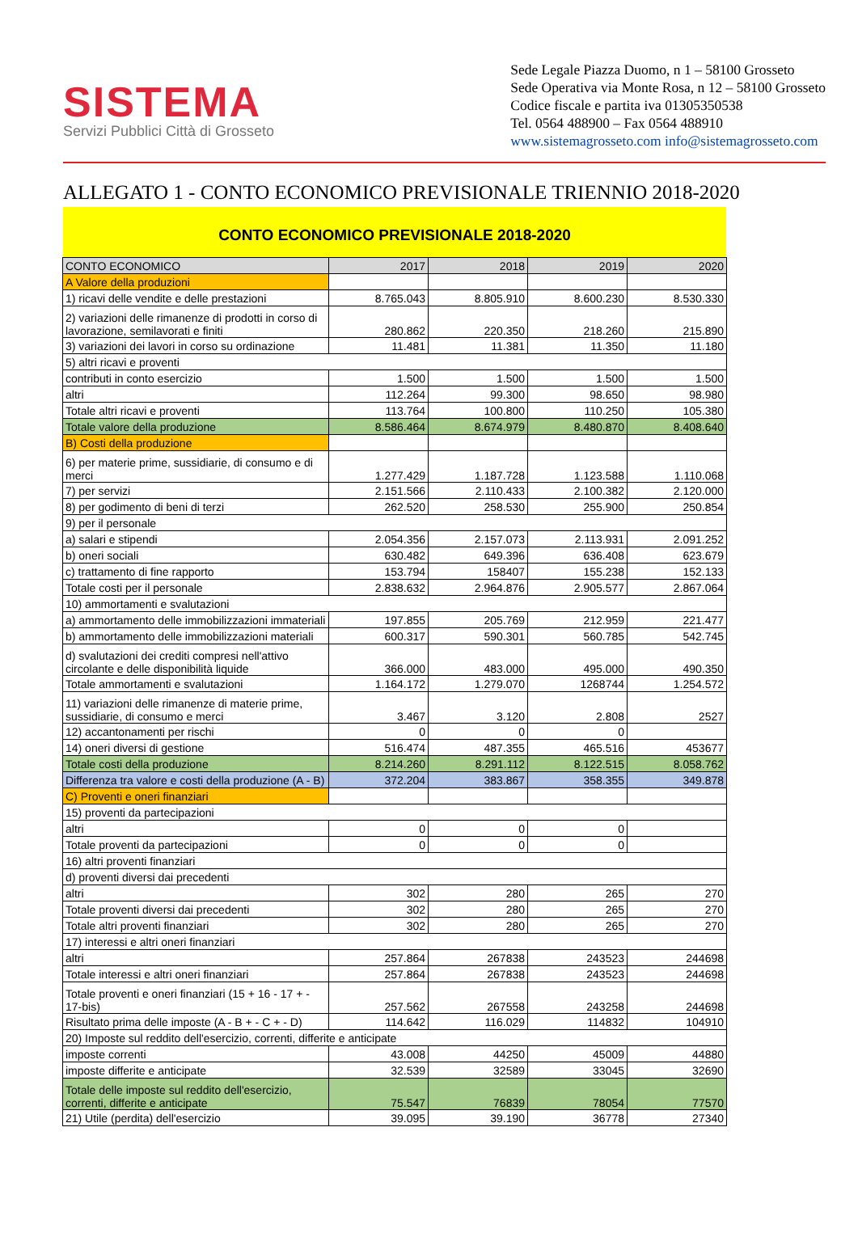SISTEMA
Servizi Pubblici Città di Grosseto
Sede Legale Piazza Duomo, n 1 – 58100 Grosseto
Sede Operativa via Monte Rosa, n 12 – 58100 Grosseto
Codice fiscale e partita iva 01305350538
Tel. 0564 488900 – Fax 0564 488910
www.sistemagrosseto.com info@sistemagrosseto.com
ALLEGATO 1 - CONTO ECONOMICO PREVISIONALE TRIENNIO 2018-2020
CONTO ECONOMICO PREVISIONALE 2018-2020
| CONTO ECONOMICO | 2017 | 2018 | 2019 | 2020 |
| --- | --- | --- | --- | --- |
| A Valore della produzioni | | | | |
| 1) ricavi delle vendite e delle prestazioni | 8.765.043 | 8.805.910 | 8.600.230 | 8.530.330 |
| 2) variazioni delle rimanenze di prodotti in corso di lavorazione, semilavorati e finiti | 280.862 | 220.350 | 218.260 | 215.890 |
| 3) variazioni dei lavori in corso su ordinazione | 11.481 | 11.381 | 11.350 | 11.180 |
| 5) altri ricavi e proventi | | | | |
| contributi in conto esercizio | 1.500 | 1.500 | 1.500 | 1.500 |
| altri | 112.264 | 99.300 | 98.650 | 98.980 |
| Totale altri ricavi e proventi | 113.764 | 100.800 | 110.250 | 105.380 |
| Totale valore della produzione | 8.586.464 | 8.674.979 | 8.480.870 | 8.408.640 |
| B) Costi della produzione | | | | |
| 6) per materie prime, sussidiarie, di consumo e di merci | 1.277.429 | 1.187.728 | 1.123.588 | 1.110.068 |
| 7) per servizi | 2.151.566 | 2.110.433 | 2.100.382 | 2.120.000 |
| 8) per godimento di beni di terzi | 262.520 | 258.530 | 255.900 | 250.854 |
| 9) per il personale | | | | |
| a) salari e stipendi | 2.054.356 | 2.157.073 | 2.113.931 | 2.091.252 |
| b) oneri sociali | 630.482 | 649.396 | 636.408 | 623.679 |
| c) trattamento di fine rapporto | 153.794 | 158407 | 155.238 | 152.133 |
| Totale costi per il personale | 2.838.632 | 2.964.876 | 2.905.577 | 2.867.064 |
| 10) ammortamenti e svalutazioni | | | | |
| a) ammortamento delle immobilizzazioni immateriali | 197.855 | 205.769 | 212.959 | 221.477 |
| b) ammortamento delle immobilizzazioni materiali | 600.317 | 590.301 | 560.785 | 542.745 |
| d) svalutazioni dei crediti compresi nell'attivo circolante e delle disponibilità liquide | 366.000 | 483.000 | 495.000 | 490.350 |
| Totale ammortamenti e svalutazioni | 1.164.172 | 1.279.070 | 1268744 | 1.254.572 |
| 11) variazioni delle rimanenze di materie prime, sussidiarie, di consumo e merci | 3.467 | 3.120 | 2.808 | 2527 |
| 12) accantonamenti per rischi | 0 | 0 | 0 | |
| 14) oneri diversi di gestione | 516.474 | 487.355 | 465.516 | 453677 |
| Totale costi della produzione | 8.214.260 | 8.291.112 | 8.122.515 | 8.058.762 |
| Differenza tra valore e costi della produzione (A - B) | 372.204 | 383.867 | 358.355 | 349.878 |
| C) Proventi e oneri finanziari | | | | |
| 15) proventi da partecipazioni | | | | |
| altri | 0 | 0 | 0 | |
| Totale proventi da partecipazioni | 0 | 0 | 0 | |
| 16) altri proventi finanziari | | | | |
| d) proventi diversi dai precedenti | | | | |
| altri | 302 | 280 | 265 | 270 |
| Totale proventi diversi dai precedenti | 302 | 280 | 265 | 270 |
| Totale altri proventi finanziari | 302 | 280 | 265 | 270 |
| 17) interessi e altri oneri finanziari | | | | |
| altri | 257.864 | 267838 | 243523 | 244698 |
| Totale interessi e altri oneri finanziari | 257.864 | 267838 | 243523 | 244698 |
| Totale proventi e oneri finanziari (15 + 16 - 17 + - 17-bis) | 257.562 | 267558 | 243258 | 244698 |
| Risultato prima delle imposte (A - B + - C + - D) | 114.642 | 116.029 | 114832 | 104910 |
| 20) Imposte sul reddito dell'esercizio, correnti, differite e anticipate | | | | |
| imposte correnti | 43.008 | 44250 | 45009 | 44880 |
| imposte differite e anticipate | 32.539 | 32589 | 33045 | 32690 |
| Totale delle imposte sul reddito dell'esercizio, correnti, differite e anticipate | 75.547 | 76839 | 78054 | 77570 |
| 21) Utile (perdita) dell'esercizio | 39.095 | 39.190 | 36778 | 27340 |